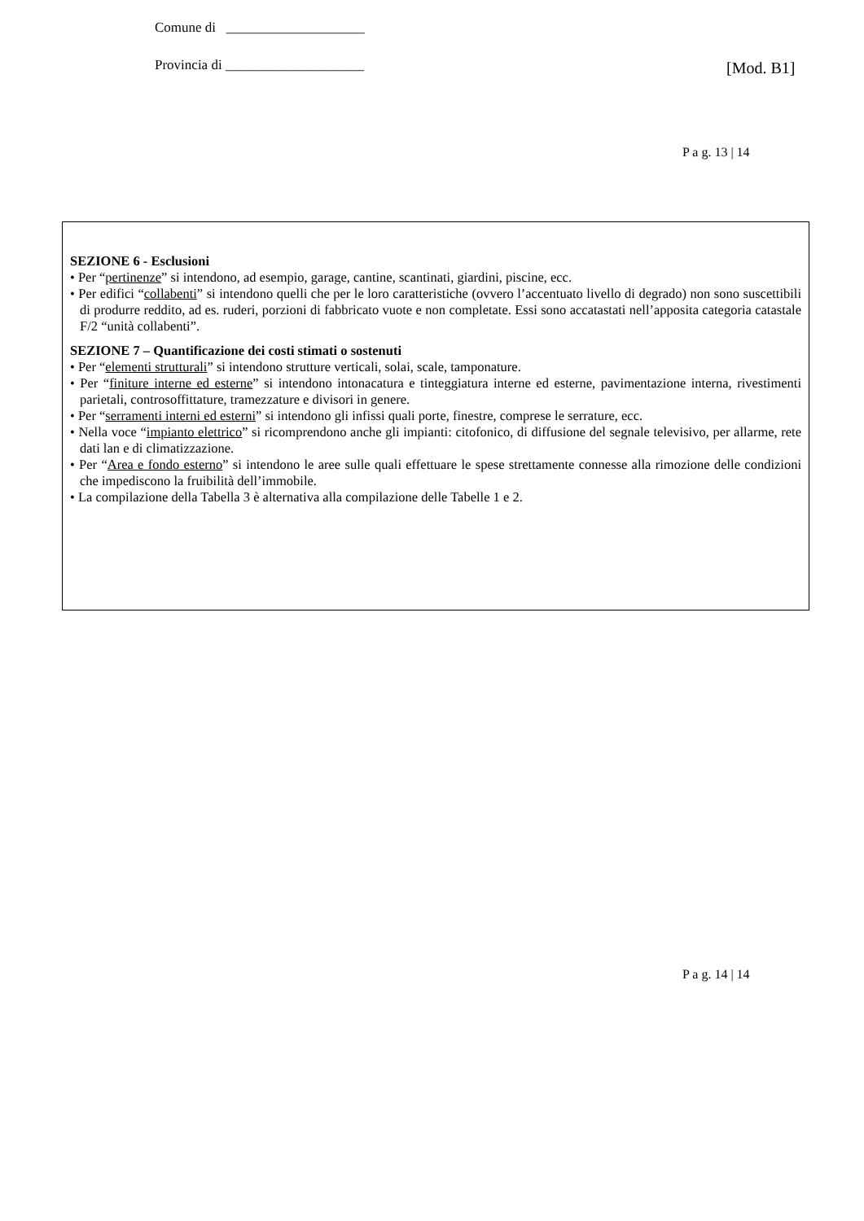Comune di ____________________
Provincia di ____________________
[Mod. B1]
P a g. 13 | 14
SEZIONE 6 - Esclusioni
• Per “pertinenze” si intendono, ad esempio, garage, cantine, scantinati, giardini, piscine, ecc.
• Per edifici “collabenti” si intendono quelli che per le loro caratteristiche (ovvero l’accentuato livello di degrado) non sono suscettibili di produrre reddito, ad es. ruderi, porzioni di fabbricato vuote e non completate. Essi sono accatastati nell’apposita categoria catastale F/2 “unità collabenti”.
SEZIONE 7 – Quantificazione dei costi stimati o sostenuti
• Per “elementi strutturali” si intendono strutture verticali, solai, scale, tamponature.
• Per “finiture interne ed esterne” si intendono intonacatura e tinteggiatura interne ed esterne, pavimentazione interna, rivestimenti parietali, controsoffittature, tramezzature e divisori in genere.
• Per “serramenti interni ed esterni” si intendono gli infissi quali porte, finestre, comprese le serrature, ecc.
• Nella voce “impianto elettrico” si ricomprendono anche gli impianti: citofonico, di diffusione del segnale televisivo, per allarme, rete dati lan e di climatizzazione.
• Per “Area e fondo esterno” si intendono le aree sulle quali effettuare le spese strettamente connesse alla rimozione delle condizioni che impediscono la fruibilità dell’immobile.
• La compilazione della Tabella 3 è alternativa alla compilazione delle Tabelle 1 e 2.
P a g. 14 | 14